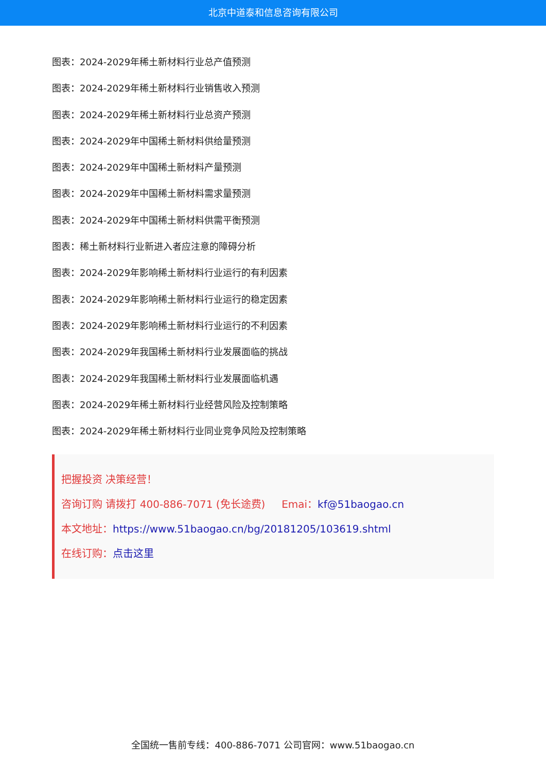北京中道泰和信息咨询有限公司
图表：2024-2029年稀土新材料行业总产值预测
图表：2024-2029年稀土新材料行业销售收入预测
图表：2024-2029年稀土新材料行业总资产预测
图表：2024-2029年中国稀土新材料供给量预测
图表：2024-2029年中国稀土新材料产量预测
图表：2024-2029年中国稀土新材料需求量预测
图表：2024-2029年中国稀土新材料供需平衡预测
图表：稀土新材料行业新进入者应注意的障碍分析
图表：2024-2029年影响稀土新材料行业运行的有利因素
图表：2024-2029年影响稀土新材料行业运行的稳定因素
图表：2024-2029年影响稀土新材料行业运行的不利因素
图表：2024-2029年我国稀土新材料行业发展面临的挑战
图表：2024-2029年我国稀土新材料行业发展面临机遇
图表：2024-2029年稀土新材料行业经营风险及控制策略
图表：2024-2029年稀土新材料行业同业竞争风险及控制策略
把握投资 决策经营！
咨询订购 请拨打 400-886-7071 (免长途费) Emai：kf@51baogao.cn
本文地址：https://www.51baogao.cn/bg/20181205/103619.shtml
在线订购：点击这里
全国统一售前专线：400-886-7071 公司官网：www.51baogao.cn